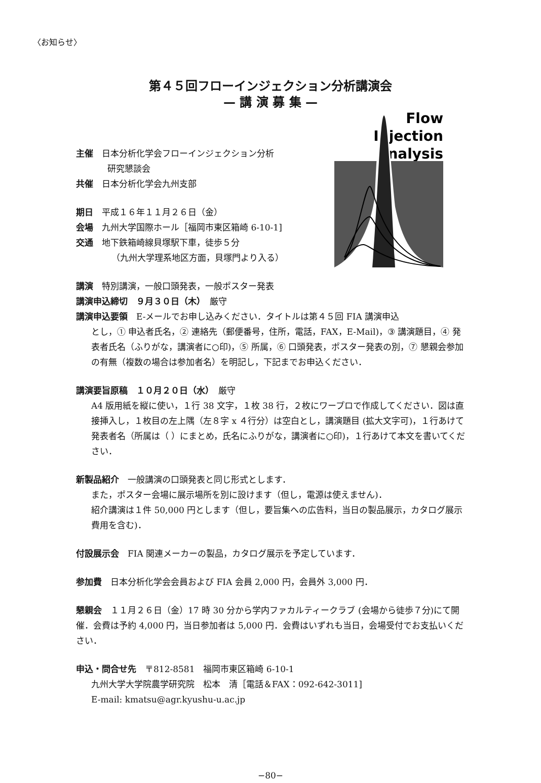〈お知らせ〉
第４５回フローインジェクション分析講演会
— 講 演 募 集 —
主催　日本分析化学会フローインジェクション分析
研究懇談会
共催　日本分析化学会九州支部
期日　平成１６年１１月２６日（金）
会場　九州大学国際ホール［福岡市東区箱崎 6-10-1]
交通　地下鉄箱崎線貝塚駅下車，徒歩５分
（九州大学理系地区方面，貝塚門より入る）
講演　特別講演，一般口頭発表，一般ポスター発表
Flow
Injection
Analysis
講演申込締切　９月３０日（木）　厳守
講演申込要領　E-メールでお申し込みください．タイトルは第４５回 FIA 講演申込
とし，① 申込者氏名，② 連絡先（郵便番号，住所，電話，FAX，E-Mail)，③ 講演題目，④ 発表者氏名（ふりがな，講演者に○印)，⑤ 所属，⑥ 口頭発表，ポスター発表の別，⑦ 懇親会参加の有無（複数の場合は参加者名）を明記し，下記までお申込ください．
講演要旨原稿　１０月２０日（水）　厳守
A4 版用紙を縦に使い，１行 38 文字，１枚 38 行，２枚にワープロで作成してください．図は直接挿入し，１枚目の左上隅（左８字 x ４行分）は空白とし，講演題目 (拡大文字可)，１行あけて発表者名（所属は（ ）にまとめ，氏名にふりがな，講演者に○印)，１行あけて本文を書いてください．
新製品紹介　一般講演の口頭発表と同じ形式とします．
また，ポスター会場に展示場所を別に設けます（但し，電源は使えません)．
紹介講演は１件 50,000 円とします（但し，要旨集への広告料，当日の製品展示，カタログ展示費用を含む)．
付設展示会　FIA 関連メーカーの製品，カタログ展示を予定しています．
参加費　日本分析化学会会員および FIA 会員 2,000 円，会員外 3,000 円．
懇親会　１１月２６日（金）17 時 30 分から学内ファカルティークラブ (会場から徒歩７分)にて開催．会費は予約 4,000 円，当日参加者は 5,000 円．会費はいずれも当日，会場受付でお支払いください．
申込・問合せ先　〒812-8581　福岡市東区箱崎 6-10-1
九州大学大学院農学研究院　松本　清［電話＆FAX：092-642-3011]
E-mail: kmatsu@agr.kyushu-u.ac.jp
−80−